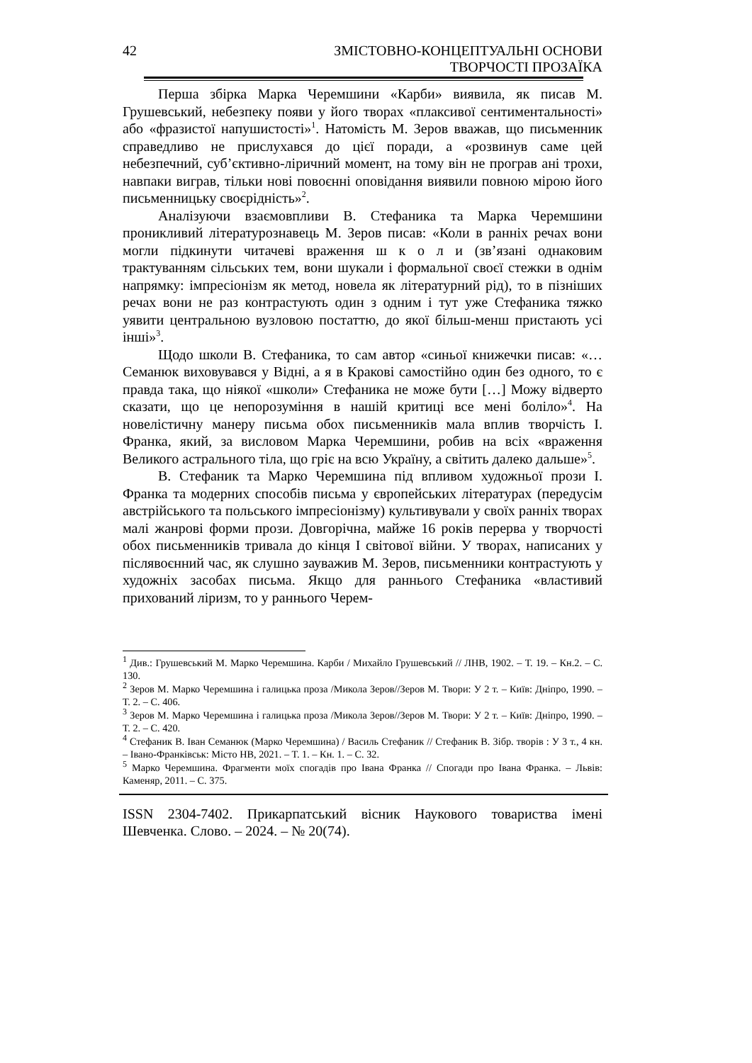42 ЗМІСТОВНО-КОНЦЕПТУАЛЬНІ ОСНОВИ ТВОРЧОСТІ ПРОЗАЇКА
Перша збірка Марка Черемшини «Карби» виявила, як писав М. Грушевський, небезпеку появи у його творах «плаксивої сентиментальності» або «фразистої напушистості»<sup>1</sup>. Натомість М. Зеров вважав, що письменник справедливо не прислухався до цієї поради, а «розвинув саме цей небезпечний, суб’єктивно-ліричний момент, на тому він не програв ані трохи, навпаки виграв, тільки нові повоєнні оповідання виявили повною мірою його письменницьку своєрідність»<sup>2</sup>.
Аналізуючи взаємовпливи В. Стефаника та Марка Черемшини проникливий літературознавець М. Зеров писав: «Коли в ранніх речах вони могли підкинути читачеві враження ш к о л и (зв’язані однаковим трактуванням сільських тем, вони шукали і формальної своєї стежки в однім напрямку: імпресіонізм як метод, новела як літературний рід), то в пізніших речах вони не раз контрастують один з одним і тут уже Стефаника тяжко уявити центральною вузловою постаттю, до якої більш-менш пристають усі інші»<sup>3</sup>.
Щодо школи В. Стефаника, то сам автор «синьої книжечки писав: «…Семанюк виховувався у Відні, а я в Кракові самостійно один без одного, то є правда така, що ніякої «школи» Стефаника не може бути […] Можу відверто сказати, що це непорозуміння в нашій критиці все мені боліло»<sup>4</sup>. На новелістичну манеру письма обох письменників мала вплив творчість І. Франка, який, за висловом Марка Черемшини, робив на всіх «враження Великого астрального тіла, що гріє на всю Україну, а світить далеко дальше»<sup>5</sup>.
В. Стефаник та Марко Черемшина під впливом художньої прози І. Франка та модерних способів письма у європейських літературах (передусім австрійського та польського імпресіонізму) культивували у своїх ранніх творах малі жанрові форми прози. Довгорічна, майже 16 років перерва у творчості обох письменників тривала до кінця І світової війни. У творах, написаних у післявоєнний час, як слушно зауважив М. Зеров, письменники контрастують у художніх засобах письма. Якщо для раннього Стефаника «властивий прихований ліризм, то у раннього Черем-
<sup>1</sup> Див.: Грушевський М. Марко Черемшина. Карби / Михайло Грушевський // ЛНВ, 1902. – Т. 19. – Кн.2. – С. 130.
<sup>2</sup> Зеров М. Марко Черемшина і галицька проза /Микола Зеров//Зеров М. Твори: У 2 т. – Київ: Дніпро, 1990. – Т. 2. – С. 406.
<sup>3</sup> Зеров М. Марко Черемшина і галицька проза /Микола Зеров//Зеров М. Твори: У 2 т. – Київ: Дніпро, 1990. – Т. 2. – С. 420.
<sup>4</sup> Стефаник В. Іван Семанюк (Марко Черемшина) / Василь Стефаник // Стефаник В. Зібр. творів : У 3 т., 4 кн. – Івано-Франківськ: Місто НВ, 2021. – Т. 1. – Кн. 1. – С. 32.
<sup>5</sup> Марко Черемшина. Фрагменти моїх спогадів про Івана Франка // Спогади про Івана Франка. – Львів: Каменяр, 2011. – С. 375.
ISSN 2304-7402. Прикарпатський вісник Наукового товариства імені Шевченка. Слово. – 2024. – № 20(74).